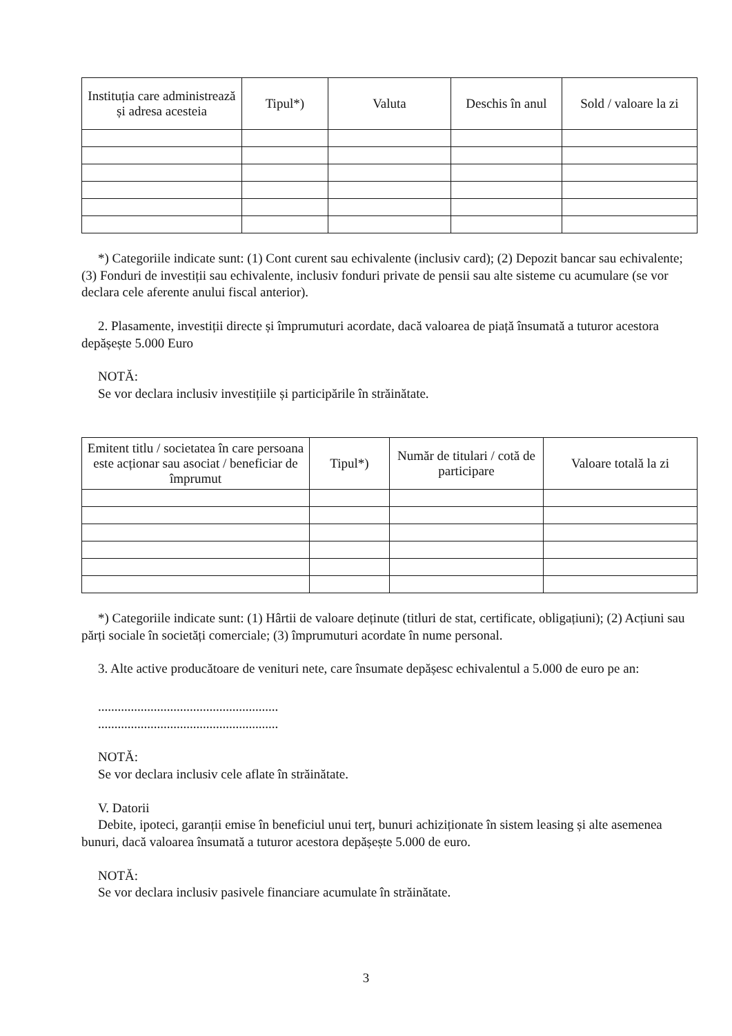| Instituția care administrează și adresa acesteia | Tipul*) | Valuta | Deschis în anul | Sold / valoare la zi |
| --- | --- | --- | --- | --- |
*) Categoriile indicate sunt: (1) Cont curent sau echivalente (inclusiv card); (2) Depozit bancar sau echivalente; (3) Fonduri de investiții sau echivalente, inclusiv fonduri private de pensii sau alte sisteme cu acumulare (se vor declara cele aferente anului fiscal anterior).
2. Plasamente, investiții directe și împrumuturi acordate, dacă valoarea de piață însumată a tuturor acestora depășește 5.000 Euro
NOTĂ:
Se vor declara inclusiv investițiile și participările în străinătate.
| Emitent titlu / societatea în care persoana este acționar sau asociat / beneficiar de împrumut | Tipul*) | Număr de titulari / cotă de participare | Valoare totală la zi |
| --- | --- | --- | --- |
*) Categoriile indicate sunt: (1) Hârtii de valoare deținute (titluri de stat, certificate, obligațiuni); (2) Acțiuni sau părți sociale în societăți comerciale; (3) împrumuturi acordate în nume personal.
3. Alte active producătoare de venituri nete, care însumate depășesc echivalentul a 5.000 de euro pe an:
.......................................................
.......................................................
NOTĂ:
Se vor declara inclusiv cele aflate în străinătate.
V. Datorii
Debite, ipoteci, garanții emise în beneficiul unui terț, bunuri achiziționate în sistem leasing și alte asemenea bunuri, dacă valoarea însumată a tuturor acestora depășește 5.000 de euro.
NOTĂ:
Se vor declara inclusiv pasivele financiare acumulate în străinătate.
3